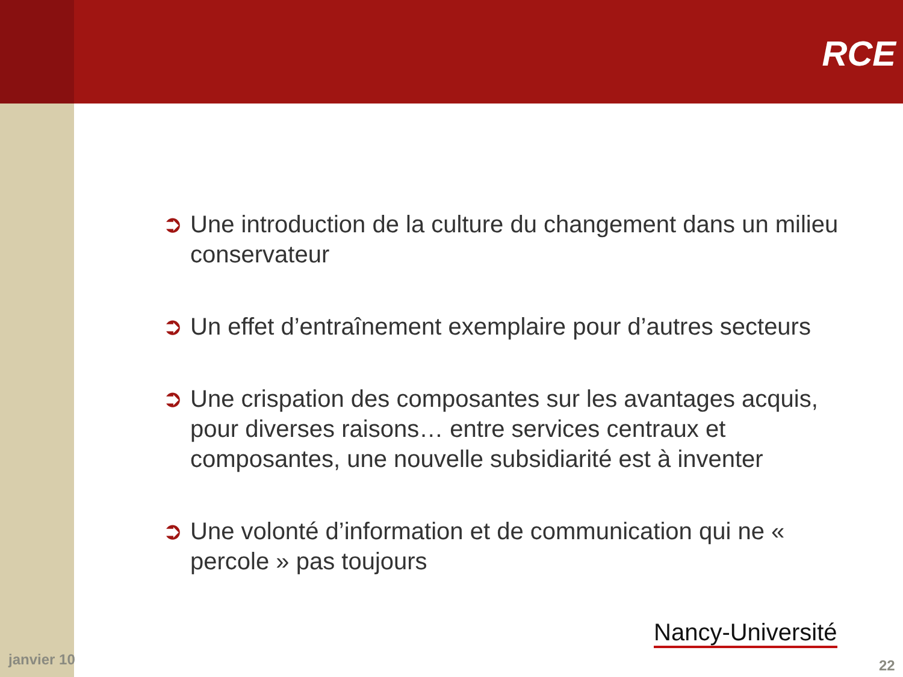RCE
➲ Une introduction de la culture du changement dans un milieu conservateur
➲ Un effet d’entraînement exemplaire pour d’autres secteurs
➲ Une crispation des composantes sur les avantages acquis, pour diverses raisons… entre services centraux et composantes, une nouvelle subsidiarité est à inventer
➲ Une volonté d’information et de communication qui ne « percole » pas toujours
janvier 10
Nancy-Université
22